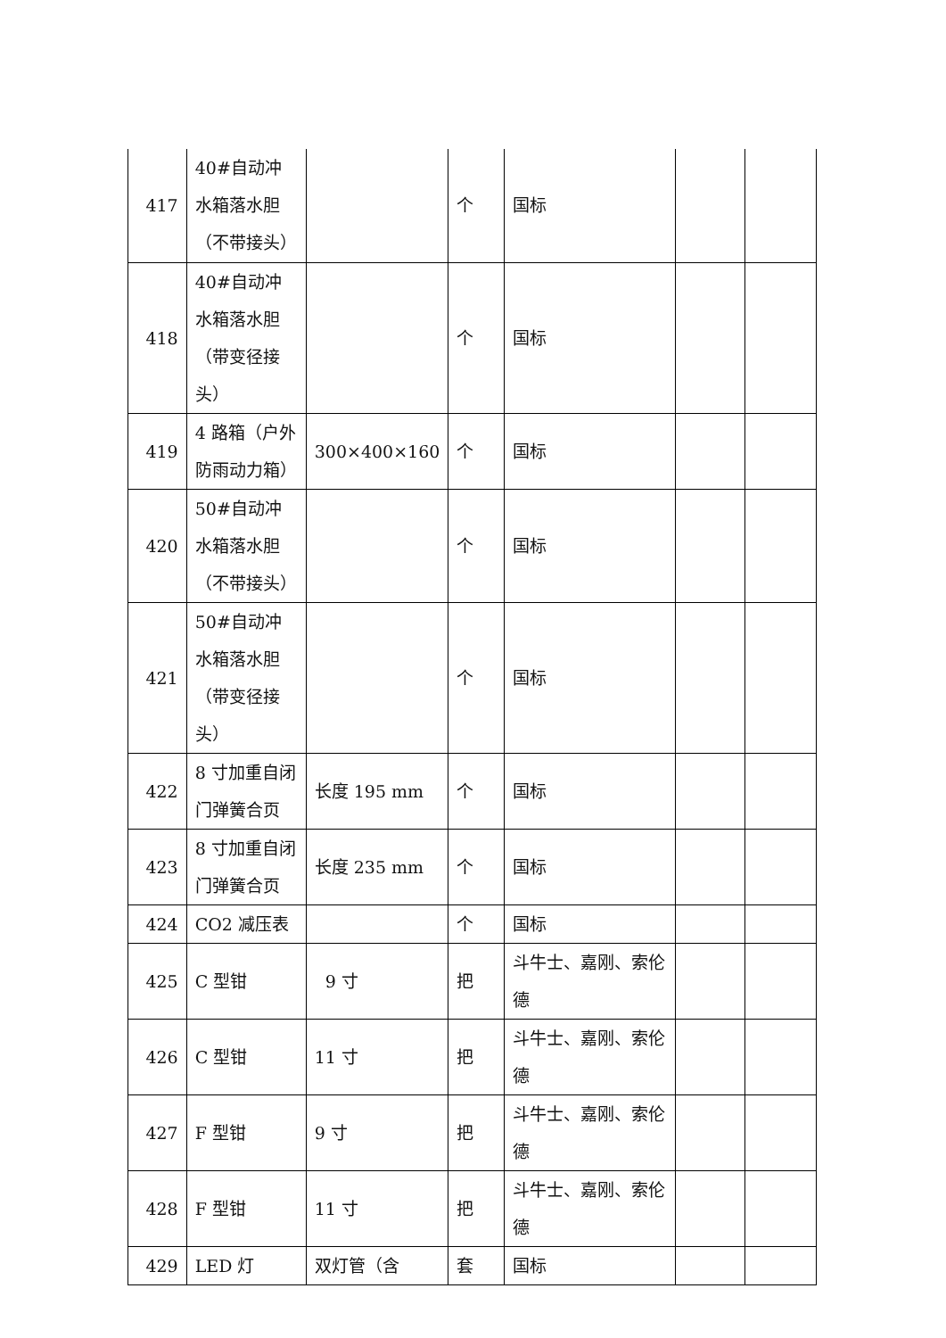| 417 | 40#自动冲水箱落水胆（不带接头） | | 个 | 国标 | | |
| 418 | 40#自动冲水箱落水胆（带变径接头） | | 个 | 国标 | | |
| 419 | 4 路箱（户外防雨动力箱） | 300×400×160 | 个 | 国标 | | |
| 420 | 50#自动冲水箱落水胆（不带接头） | | 个 | 国标 | | |
| 421 | 50#自动冲水箱落水胆（带变径接头） | | 个 | 国标 | | |
| 422 | 8 寸加重自闭门弹簧合页 | 长度 195 mm | 个 | 国标 | | |
| 423 | 8 寸加重自闭门弹簧合页 | 长度 235 mm | 个 | 国标 | | |
| 424 | CO2 减压表 | | 个 | 国标 | | |
| 425 | C 型钳 | 9 寸 | 把 | 斗牛士、嘉刚、索伦德 | | |
| 426 | C 型钳 | 11 寸 | 把 | 斗牛士、嘉刚、索伦德 | | |
| 427 | F 型钳 | 9 寸 | 把 | 斗牛士、嘉刚、索伦德 | | |
| 428 | F 型钳 | 11 寸 | 把 | 斗牛士、嘉刚、索伦德 | | |
| 429 | LED 灯 | 双灯管（含 | 套 | 国标 | | |